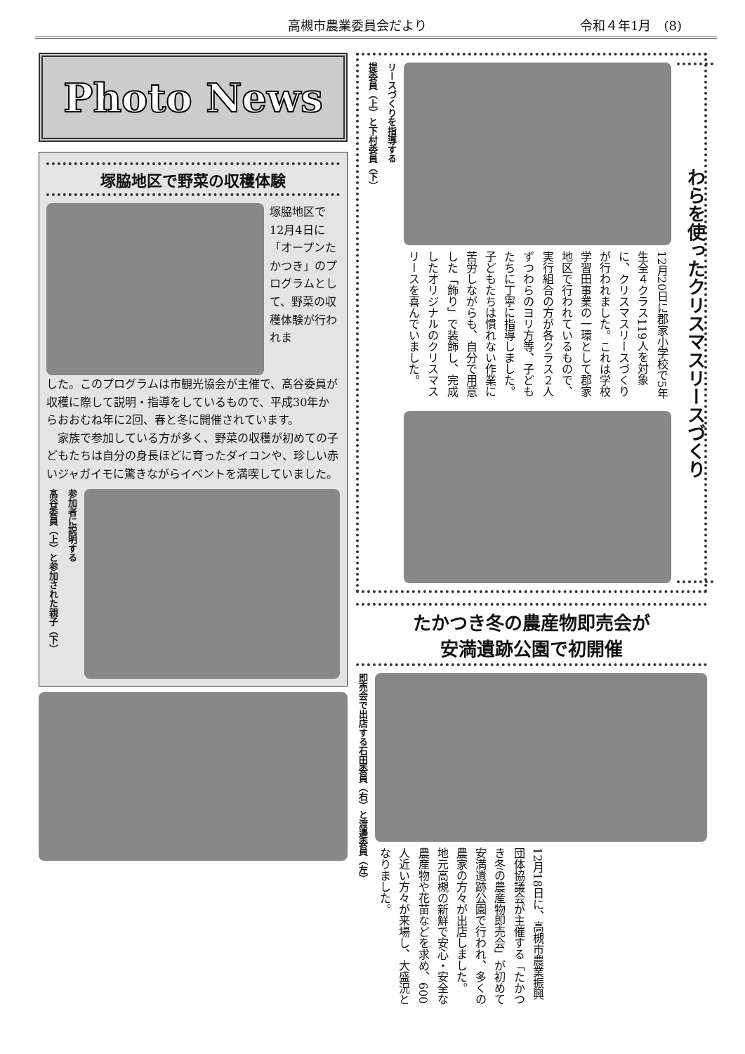高槻市農業委員会だより 令和４年1月　(8)
Photo News
塚脇地区で野菜の収穫体験
塚脇地区で12月4日に「オープンたかつき」のプログラムとして、野菜の収穫体験が行われま
した。このプログラムは市観光協会が主催で、髙谷委員が収穫に際して説明・指導をしているもので、平成30年からおおむね年に2回、春と冬に開催されています。
　家族で参加している方が多く、野菜の収穫が初めての子どもたちは自分の身長ほどに育ったダイコンや、珍しい赤いジャガイモに驚きながらイベントを満喫していました。
髙谷委員（上）と参加された親子（下）
参加者に説明する
提委員（上）と下村委員（下）
リースづくりを指導する
12月20日に郡家小学校で5年生全４クラス119人を対象に、クリスマスリースづくりが行われました。これは学校学習田事業の一環として郡家地区で行われているもので、実行組合の方が各クラス２人ずつわらのヨリ方等、子どもたちに丁寧に指導しました。　子どもたちは慣れない作業に苦労しながらも、自分で用意した「飾り」で装飾し、完成したオリジナルのクリスマスリースを喜んでいました。
わらを使ったクリスマスリースづくり
たかつき冬の農産物即売会が
安満遺跡公園で初開催
即売会で出店する石田委員（右）と渡邊委員（左）
12月18日に、高槻市農業振興団体協議会が主催する「たかつき冬の農産物即売会」が初めて安満遺跡公園で行われ、多くの農家の方々が出店しました。　地元高槻の新鮮で安心・安全な農産物や花苗などを求め、600人近い方々が来場し、大盛況となりました。